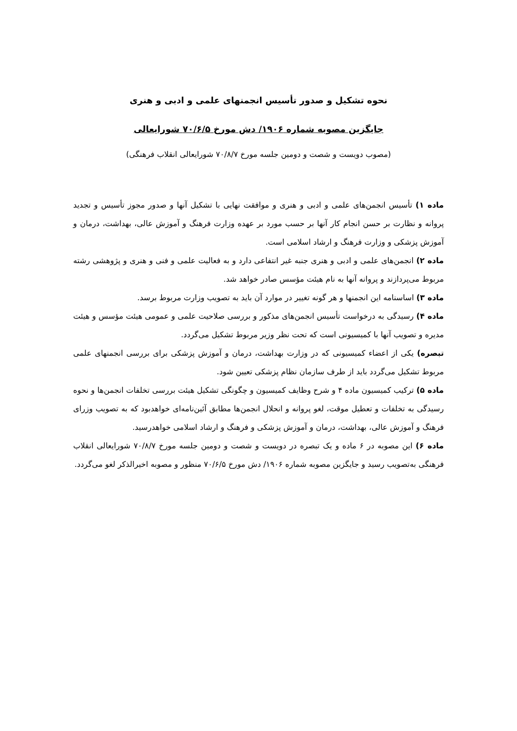نحوه تشکیل و صدور تأسیس انجمنهای علمی و ادبی و هنری
جایگزین مصوبه شماره ۱۹۰۶/ دش مورخ ۷۰/۶/۵ شورایعالی
(مصوب دویست و شصت و دومین جلسه مورخ ۷۰/۸/۷ شورایعالی انقلاب فرهنگی)
ماده ۱) تأسیس انجمن‌های علمی و ادبی و هنری و موافقت نهایی با تشکیل آنها و صدور مجوز تأسیس و تجدید پروانه و نظارت بر حسن انجام کار آنها بر حسب مورد بر عهده وزارت فرهنگ و آموزش عالی، بهداشت، درمان و آموزش پزشکی و وزارت فرهنگ و ارشاد اسلامی است.
ماده ۲) انجمن‌های علمی و ادبی و هنری جنبه غیر انتفاعی دارد و به فعالیت علمی و فنی و هنری و پژوهشی رشته مربوط می‌پردازند و پروانه آنها به نام هیئت مؤسس صادر خواهد شد.
ماده ۳) اساسنامه این انجمنها و هر گونه تغییر در موارد آن باید به تصویب وزارت مربوط برسد.
ماده ۴) رسیدگی به درخواست تأسیس انجمن‌های مذکور و بررسی صلاحیت علمی و عمومی هیئت مؤسس و هیئت مدیره و تصویب آنها با کمیسیونی است که تحت نظر وزیر مربوط تشکیل می‌گردد.
تبصره) یکی از اعضاء کمیسیونی که در وزارت بهداشت، درمان و آموزش پزشکی برای بررسی انجمنهای علمی مربوط تشکیل می‌گردد باید از طرف سازمان نظام پزشکی تعیین شود.
ماده ۵) ترکیب کمیسیون ماده ۴ و شرح وظایف کمیسیون و چگونگی تشکیل هیئت بررسی تخلفات انجمن‌ها و نحوه رسیدگی به تخلفات و تعطیل موقت، لغو پروانه و انحلال انجمن‌ها مطابق آئین‌نامه‌ای خواهدبود که به تصویب وزرای فرهنگ و آموزش عالی، بهداشت، درمان و آموزش پزشکی و فرهنگ و ارشاد اسلامی خواهدرسید.
ماده ۶) این مصوبه در ۶ ماده و یک تبصره در دویست و شصت و دومین جلسه مورخ ۷۰/۸/۷ شورایعالی انقلاب فرهنگی به‌تصویب رسید و جایگزین مصوبه شماره ۱۹۰۶/ دش مورخ ۷۰/۶/۵ منظور و مصوبه اخیرالذکر لغو می‌گردد.